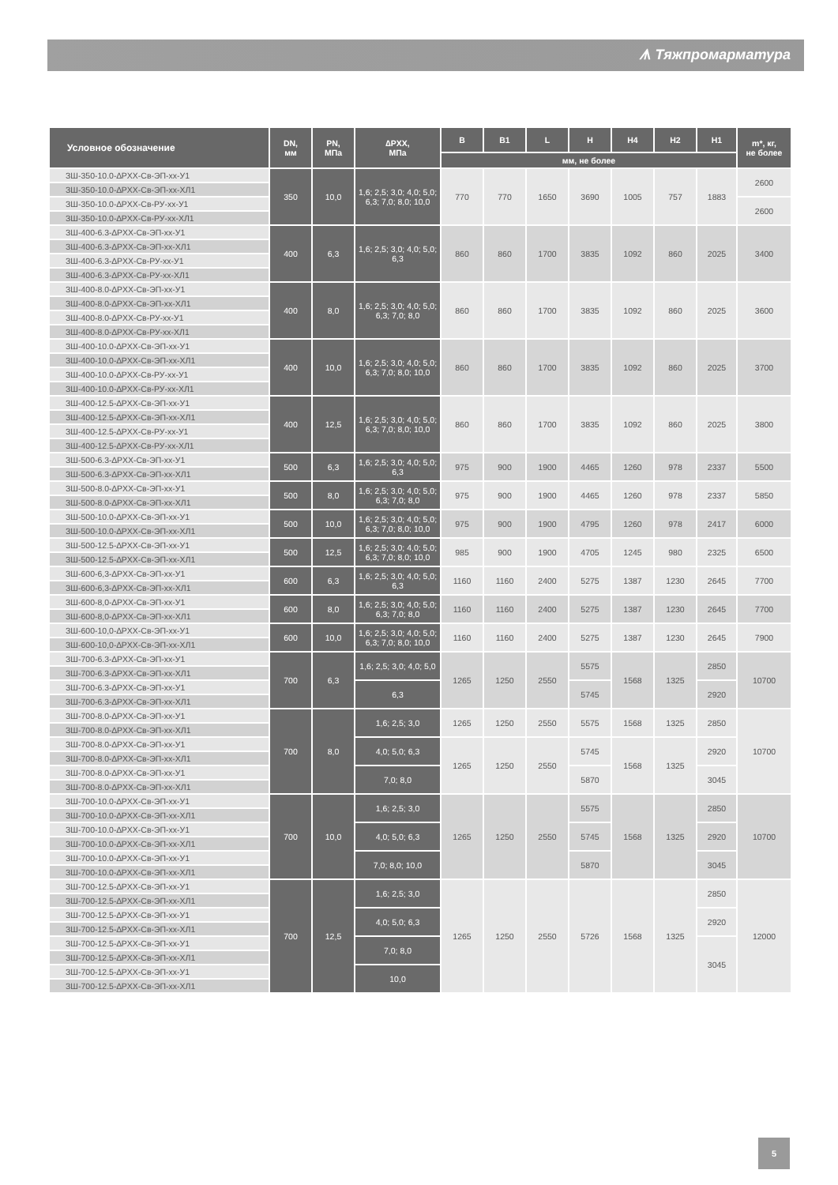ᗑ Тяжпромарматура
| Условное обозначение | DN, мм | PN, МПа | ∆PXX, МПа | B | B1 | L | H | H4 | H2 | H1 | m*, кг, не более |
| --- | --- | --- | --- | --- | --- | --- | --- | --- | --- | --- | --- |
| | | | | мм, не более | | | | | | | |
| ЗШ-350-10.0-∆PXX-Св-ЭП-хх-У1 | 350 | 10,0 | 1,6; 2,5; 3,0; 4,0; 5,0; 6,3; 7,0; 8,0; 10,0 | 770 | 770 | 1650 | 3690 | 1005 | 757 | 1883 | 2600 |
| ЗШ-350-10.0-∆PXX-Св-ЭП-хх-ХЛ1 | | | | | | | | | | | |
| ЗШ-350-10.0-∆PXX-Св-РУ-хх-У1 | | | | | | | | | | | 2600 |
| ЗШ-350-10.0-∆PXX-Св-РУ-хх-ХЛ1 | | | | | | | | | | | |
| ЗШ-400-6.3-∆PXX-Св-ЭП-хх-У1 | 400 | 6,3 | 1,6; 2,5; 3,0; 4,0; 5,0; 6,3 | 860 | 860 | 1700 | 3835 | 1092 | 860 | 2025 | 3400 |
| ЗШ-400-6.3-∆PXX-Св-ЭП-хх-ХЛ1 | | | | | | | | | | | |
| ЗШ-400-6.3-∆PXX-Св-РУ-хх-У1 | | | | | | | | | | | |
| ЗШ-400-6.3-∆PXX-Св-РУ-хх-ХЛ1 | | | | | | | | | | | |
| ЗШ-400-8.0-∆PXX-Св-ЭП-хх-У1 | 400 | 8,0 | 1,6; 2,5; 3,0; 4,0; 5,0; 6,3; 7,0; 8,0 | 860 | 860 | 1700 | 3835 | 1092 | 860 | 2025 | 3600 |
| ЗШ-400-8.0-∆PXX-Св-ЭП-хх-ХЛ1 | | | | | | | | | | | |
| ЗШ-400-8.0-∆PXX-Св-РУ-хх-У1 | | | | | | | | | | | |
| ЗШ-400-8.0-∆PXX-Св-РУ-хх-ХЛ1 | | | | | | | | | | | |
| ЗШ-400-10.0-∆PXX-Св-ЭП-хх-У1 | 400 | 10,0 | 1,6; 2,5; 3,0; 4,0; 5,0; 6,3; 7,0; 8,0; 10,0 | 860 | 860 | 1700 | 3835 | 1092 | 860 | 2025 | 3700 |
| ЗШ-400-10.0-∆PXX-Св-ЭП-хх-ХЛ1 | | | | | | | | | | | |
| ЗШ-400-10.0-∆PXX-Св-РУ-хх-У1 | | | | | | | | | | | |
| ЗШ-400-10.0-∆PXX-Св-РУ-хх-ХЛ1 | | | | | | | | | | | |
| ЗШ-400-12.5-∆PXX-Св-ЭП-хх-У1 | 400 | 12,5 | 1,6; 2,5; 3,0; 4,0; 5,0; 6,3; 7,0; 8,0; 10,0 | 860 | 860 | 1700 | 3835 | 1092 | 860 | 2025 | 3800 |
| ЗШ-400-12.5-∆PXX-Св-ЭП-хх-ХЛ1 | | | | | | | | | | | |
| ЗШ-400-12.5-∆PXX-Св-РУ-хх-У1 | | | | | | | | | | | |
| ЗШ-400-12.5-∆PXX-Св-РУ-хх-ХЛ1 | | | | | | | | | | | |
| ЗШ-500-6.3-∆PXX-Св-ЭП-хх-У1 | 500 | 6,3 | 1,6; 2,5; 3,0; 4,0; 5,0; 6,3 | 975 | 900 | 1900 | 4465 | 1260 | 978 | 2337 | 5500 |
| ЗШ-500-6.3-∆PXX-Св-ЭП-хх-ХЛ1 | | | | | | | | | | | |
| ЗШ-500-8.0-∆PXX-Св-ЭП-хх-У1 | 500 | 8,0 | 1,6; 2,5; 3,0; 4,0; 5,0; 6,3; 7,0; 8,0 | 975 | 900 | 1900 | 4465 | 1260 | 978 | 2337 | 5850 |
| ЗШ-500-8.0-∆PXX-Св-ЭП-хх-ХЛ1 | | | | | | | | | | | |
| ЗШ-500-10.0-∆PXX-Св-ЭП-хх-У1 | 500 | 10,0 | 1,6; 2,5; 3,0; 4,0; 5,0; 6,3; 7,0; 8,0; 10,0 | 975 | 900 | 1900 | 4795 | 1260 | 978 | 2417 | 6000 |
| ЗШ-500-10.0-∆PXX-Св-ЭП-хх-ХЛ1 | | | | | | | | | | | |
| ЗШ-500-12.5-∆PXX-Св-ЭП-хх-У1 | 500 | 12,5 | 1,6; 2,5; 3,0; 4,0; 5,0; 6,3; 7,0; 8,0; 10,0 | 985 | 900 | 1900 | 4705 | 1245 | 980 | 2325 | 6500 |
| ЗШ-500-12.5-∆PXX-Св-ЭП-хх-ХЛ1 | | | | | | | | | | | |
| ЗШ-600-6,3-∆PXX-Св-ЭП-хх-У1 | 600 | 6,3 | 1,6; 2,5; 3,0; 4,0; 5,0; 6,3 | 1160 | 1160 | 2400 | 5275 | 1387 | 1230 | 2645 | 7700 |
| ЗШ-600-6,3-∆PXX-Св-ЭП-хх-ХЛ1 | | | | | | | | | | | |
| ЗШ-600-8,0-∆PXX-Св-ЭП-хх-У1 | 600 | 8,0 | 1,6; 2,5; 3,0; 4,0; 5,0; 6,3; 7,0; 8,0 | 1160 | 1160 | 2400 | 5275 | 1387 | 1230 | 2645 | 7700 |
| ЗШ-600-8,0-∆PXX-Св-ЭП-хх-ХЛ1 | | | | | | | | | | | |
| ЗШ-600-10,0-∆PXX-Св-ЭП-хх-У1 | 600 | 10,0 | 1,6; 2,5; 3,0; 4,0; 5,0; 6,3; 7,0; 8,0; 10,0 | 1160 | 1160 | 2400 | 5275 | 1387 | 1230 | 2645 | 7900 |
| ЗШ-600-10,0-∆PXX-Св-ЭП-хх-ХЛ1 | | | | | | | | | | | |
| ЗШ-700-6.3-∆PXX-Св-ЭП-хх-У1 | 700 | 6,3 | 1,6; 2,5; 3,0; 4,0; 5,0 | 1265 | 1250 | 2550 | 5575 | 1568 | 1325 | 2850 | 10700 |
| ЗШ-700-6.3-∆PXX-Св-ЭП-хх-ХЛ1 | | | | | | | | | | | |
| ЗШ-700-6.3-∆PXX-Св-ЭП-хх-У1 | | | 6,3 | | | | 5745 | | | 2920 | |
| ЗШ-700-6.3-∆PXX-Св-ЭП-хх-ХЛ1 | | | | | | | | | | | |
| ЗШ-700-8.0-∆PXX-Св-ЭП-хх-У1 | 700 | 8,0 | 1,6; 2,5; 3,0 | 1265 | 1250 | 2550 | 5575 | 1568 | 1325 | 2850 | 10700 |
| ЗШ-700-8.0-∆PXX-Св-ЭП-хх-ХЛ1 | | | | | | | | | | | |
| ЗШ-700-8.0-∆PXX-Св-ЭП-хх-У1 | | | 4,0; 5,0; 6,3 | 1265 | 1250 | 2550 | 5745 | 1568 | 1325 | 2920 | |
| ЗШ-700-8.0-∆PXX-Св-ЭП-хх-ХЛ1 | | | | | | | | | | | |
| ЗШ-700-8.0-∆PXX-Св-ЭП-хх-У1 | | | 7,0; 8,0 | | | | 5870 | | | 3045 | |
| ЗШ-700-8.0-∆PXX-Св-ЭП-хх-ХЛ1 | | | | | | | | | | | |
| ЗШ-700-10.0-∆PXX-Св-ЭП-хх-У1 | 700 | 10,0 | 1,6; 2,5; 3,0 | 1265 | 1250 | 2550 | 5575 | 1568 | 1325 | 2850 | 10700 |
| ЗШ-700-10.0-∆PXX-Св-ЭП-хх-ХЛ1 | | | | | | | | | | | |
| ЗШ-700-10.0-∆PXX-Св-ЭП-хх-У1 | | | 4,0; 5,0; 6,3 | | | | 5745 | | | 2920 | |
| ЗШ-700-10.0-∆PXX-Св-ЭП-хх-ХЛ1 | | | | | | | | | | | |
| ЗШ-700-10.0-∆PXX-Св-ЭП-хх-У1 | | | 7,0; 8,0; 10,0 | | | | 5870 | | | 3045 | |
| ЗШ-700-10.0-∆PXX-Св-ЭП-хх-ХЛ1 | | | | | | | | | | | |
| ЗШ-700-12.5-∆PXX-Св-ЭП-хх-У1 | 700 | 12,5 | 1,6; 2,5; 3,0 | 1265 | 1250 | 2550 | 5726 | 1568 | 1325 | 2850 | 12000 |
| ЗШ-700-12.5-∆PXX-Св-ЭП-хх-ХЛ1 | | | | | | | | | | | |
| ЗШ-700-12.5-∆PXX-Св-ЭП-хх-У1 | | | 4,0; 5,0; 6,3 | | | | | | | 2920 | |
| ЗШ-700-12.5-∆PXX-Св-ЭП-хх-ХЛ1 | | | | | | | | | | | |
| ЗШ-700-12.5-∆PXX-Св-ЭП-хх-У1 | | | 7,0; 8,0 | | | | | | | 3045 | |
| ЗШ-700-12.5-∆PXX-Св-ЭП-хх-ХЛ1 | | | | | | | | | | | |
| ЗШ-700-12.5-∆PXX-Св-ЭП-хх-У1 | | | 10,0 | | | | | | | | |
| ЗШ-700-12.5-∆PXX-Св-ЭП-хх-ХЛ1 | | | | | | | | | | | |
5